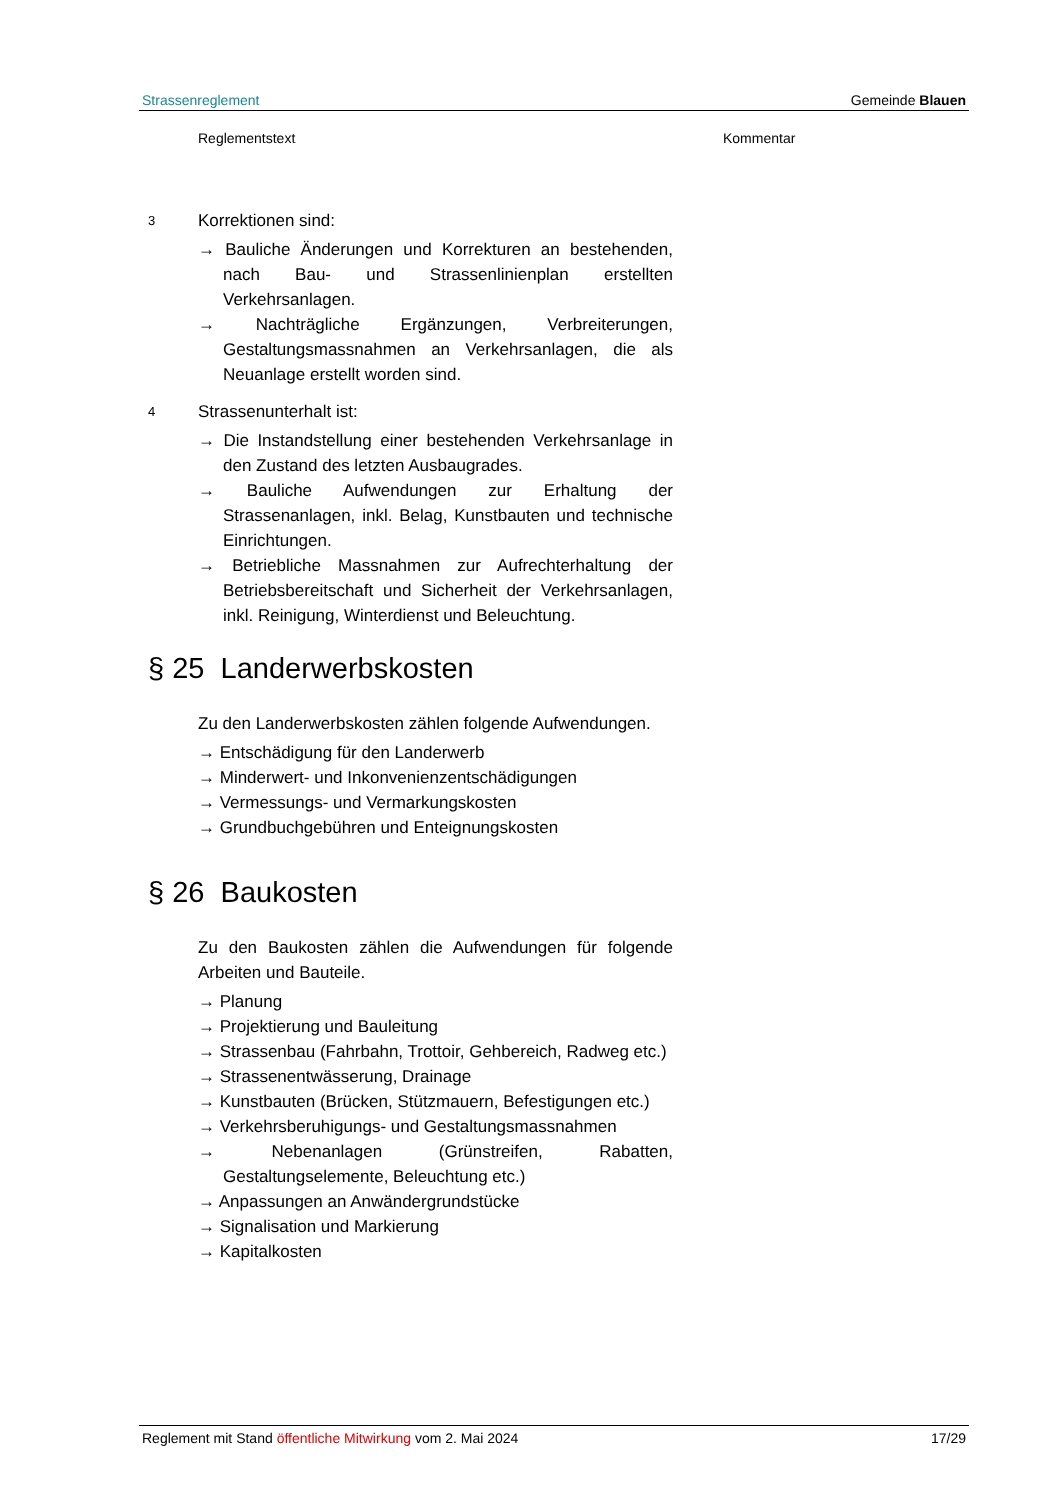Strassenreglement Gemeinde Blauen
Reglementstext Kommentar
3
Korrektionen sind:
→ Bauliche Änderungen und Korrekturen an bestehenden, nach Bau- und Strassenlinienplan erstellten Verkehrsanlagen.
→ Nachträgliche Ergänzungen, Verbreiterungen, Gestaltungsmassnahmen an Verkehrsanlagen, die als Neuanlage erstellt worden sind.
4
Strassenunterhalt ist:
→ Die Instandstellung einer bestehenden Verkehrsanlage in den Zustand des letzten Ausbaugrades.
→ Bauliche Aufwendungen zur Erhaltung der Strassenanlagen, inkl. Belag, Kunstbauten und technische Einrichtungen.
→ Betriebliche Massnahmen zur Aufrechterhaltung der Betriebsbereitschaft und Sicherheit der Verkehrsanlagen, inkl. Reinigung, Winterdienst und Beleuchtung.
§ 25 Landerwerbskosten
Zu den Landerwerbskosten zählen folgende Aufwendungen.
→ Entschädigung für den Landerwerb
→ Minderwert- und Inkonvenienzentschädigungen
→ Vermessungs- und Vermarkungskosten
→ Grundbuchgebühren und Enteignungskosten
§ 26 Baukosten
Zu den Baukosten zählen die Aufwendungen für folgende Arbeiten und Bauteile.
→ Planung
→ Projektierung und Bauleitung
→ Strassenbau (Fahrbahn, Trottoir, Gehbereich, Radweg etc.)
→ Strassenentwässerung, Drainage
→ Kunstbauten (Brücken, Stützmauern, Befestigungen etc.)
→ Verkehrsberuhigungs- und Gestaltungsmassnahmen
→ Nebenanlagen (Grünstreifen, Rabatten, Gestaltungselemente, Beleuchtung etc.)
→ Anpassungen an Anwändergrundstücke
→ Signalisation und Markierung
→ Kapitalkosten
Reglement mit Stand öffentliche Mitwirkung vom 2. Mai 2024 17/29